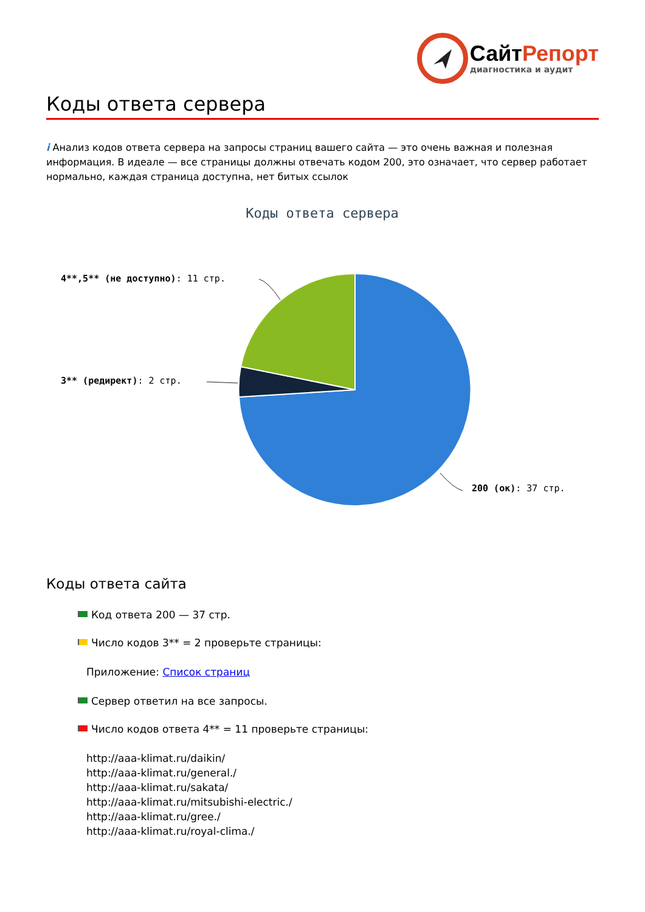СайтРепорт
диагностика и аудит
Коды ответа сервера
i Анализ кодов ответа сервера на запросы страниц вашего сайта — это очень важная и полезная информация. В идеале — все страницы должны отвечать кодом 200, это означает, что сервер работает нормально, каждая страница доступна, нет битых ссылок
Коды ответа сервера
4**,5** (не доступно): 11 стр.
3** (редирект): 2 стр.
200 (ок): 37 стр.
Коды ответа сайта
Код ответа 200 — 37 стр.
Число кодов 3** = 2 проверьте страницы:
Приложение: Список страниц
Сервер ответил на все запросы.
Число кодов ответа 4** = 11 проверьте страницы:
http://aaa-klimat.ru/daikin/
http://aaa-klimat.ru/general./
http://aaa-klimat.ru/sakata/
http://aaa-klimat.ru/mitsubishi-electric./
http://aaa-klimat.ru/gree./
http://aaa-klimat.ru/royal-clima./